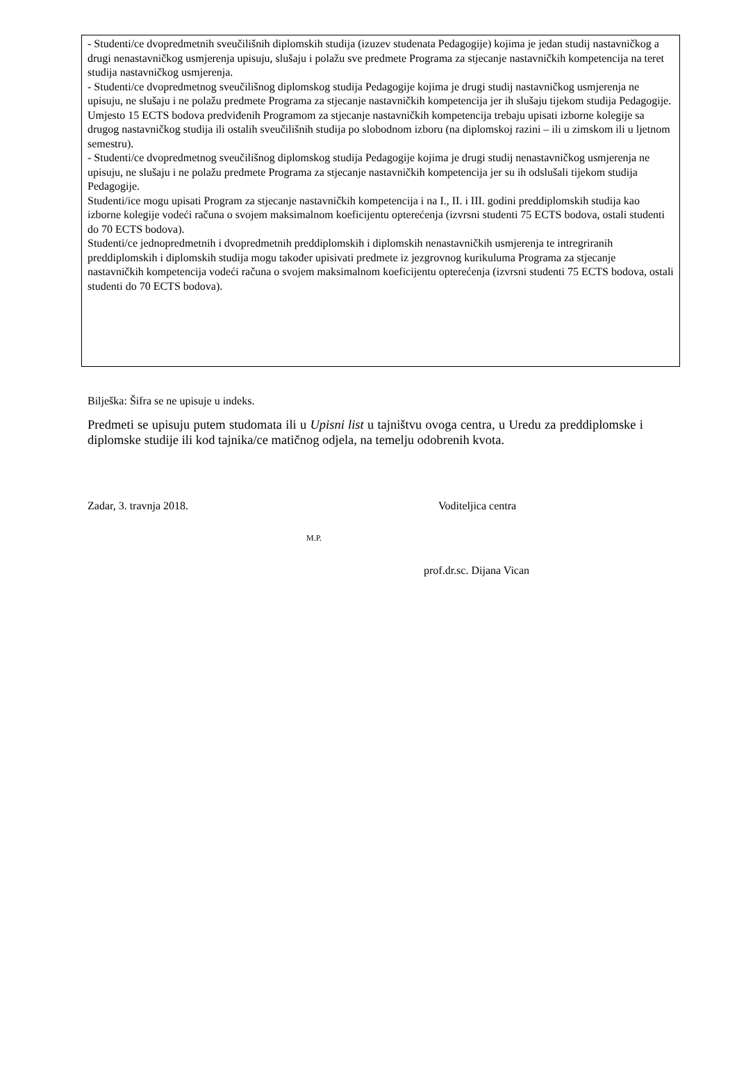- Studenti/ce dvopredmetnih sveučilišnih diplomskih studija (izuzev studenata Pedagogije) kojima je jedan studij nastavničkog a drugi nenastavničkog usmjerenja upisuju, slušaju i polažu sve predmete Programa za stjecanje nastavničkih kompetencija na teret studija nastavničkog usmjerenja.
- Studenti/ce dvopredmetnog sveučilišnog diplomskog studija Pedagogije kojima je drugi studij nastavničkog usmjerenja ne upisuju, ne slušaju i ne polažu predmete Programa za stjecanje nastavničkih kompetencija jer ih slušaju tijekom studija Pedagogije. Umjesto 15 ECTS bodova predviđenih Programom za stjecanje nastavničkih kompetencija trebaju upisati izborne kolegije sa drugog nastavničkog studija ili ostalih sveučilišnih studija po slobodnom izboru (na diplomskoj razini – ili u zimskom ili u ljetnom semestru).
- Studenti/ce dvopredmetnog sveučilišnog diplomskog studija Pedagogije kojima je drugi studij nenastavničkog usmjerenja ne upisuju, ne slušaju i ne polažu predmete Programa za stjecanje nastavničkih kompetencija jer su ih odslušali tijekom studija Pedagogije.
Studenti/ice mogu upisati Program za stjecanje nastavničkih kompetencija i na I., II. i III. godini preddiplomskih studija kao izborne kolegije vodeći računa o svojem maksimalnom koeficijentu opterećenja (izvrsni studenti 75 ECTS bodova, ostali studenti do 70 ECTS bodova).
Studenti/ce jednopredmetnih i dvopredmetnih preddiplomskih i diplomskih nenastavničkih usmjerenja te intregriranih preddiplomskih i diplomskih studija mogu također upisivati predmete iz jezgrovnog kurikuluma Programa za stjecanje nastavničkih kompetencija vodeći računa o svojem maksimalnom koeficijentu opterećenja (izvrsni studenti 75 ECTS bodova, ostali studenti do 70 ECTS bodova).
Bilješka: Šifra se ne upisuje u indeks.
Predmeti se upisuju putem studomata ili u Upisni list u tajništvu ovoga centra, u Uredu za preddiplomske i diplomske studije ili kod tajnika/ce matičnog odjela, na temelju odobrenih kvota.
Zadar, 3. travnja 2018. Voditeljica centra
M.P.
prof.dr.sc. Dijana Vican